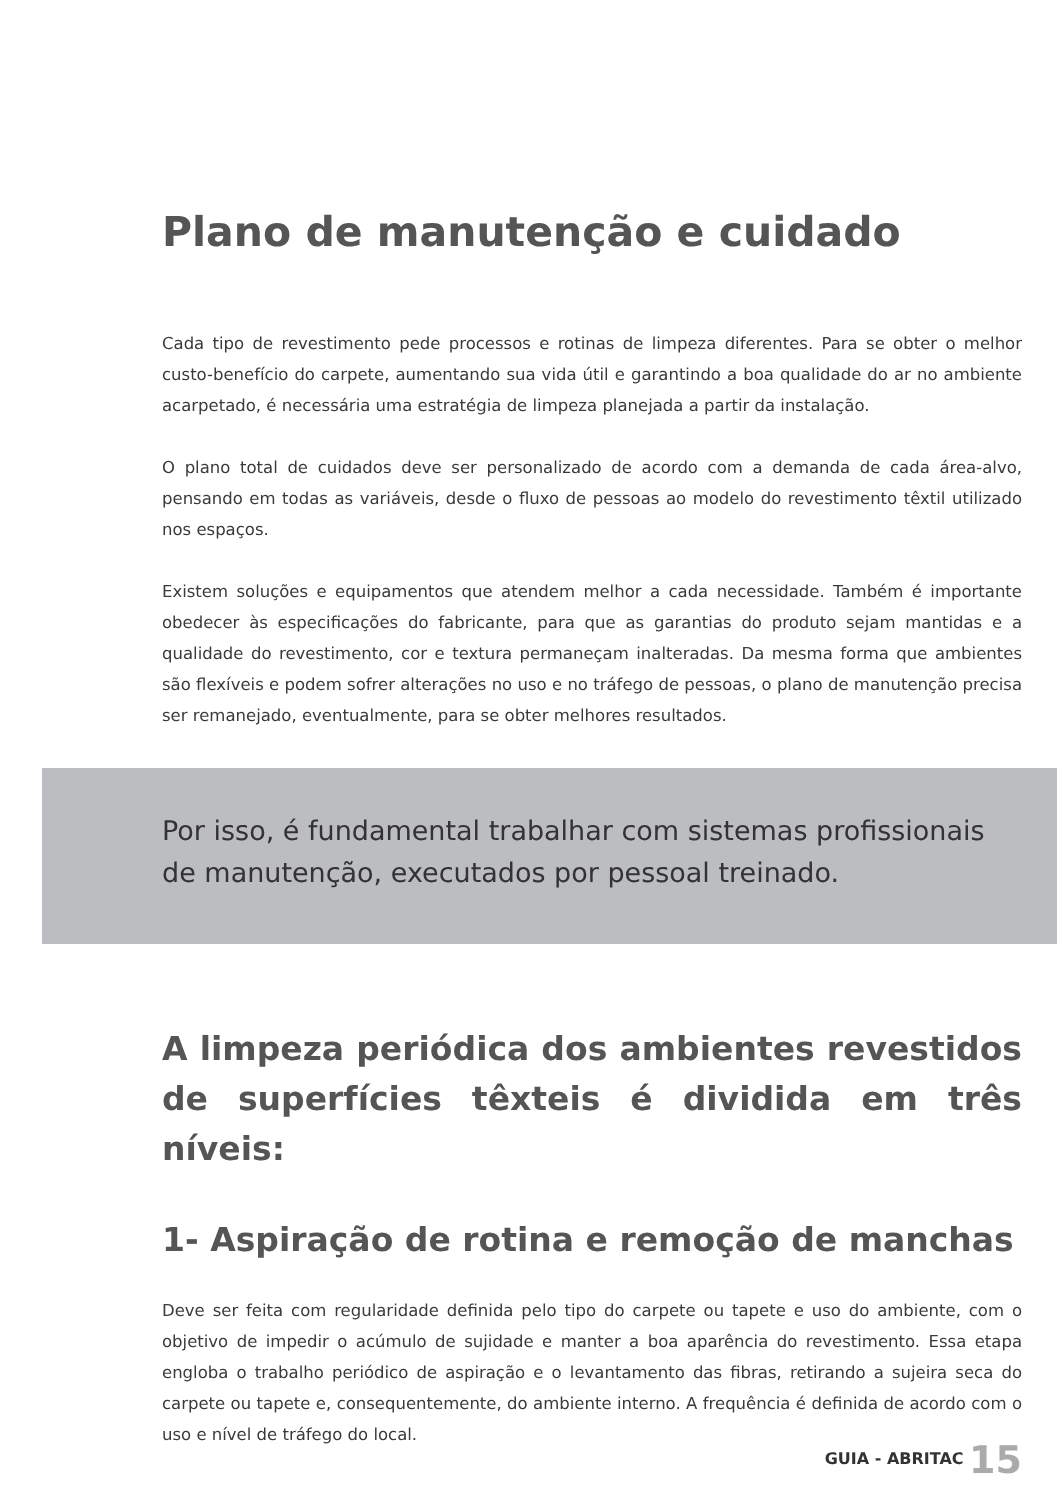Plano de manutenção e cuidado
Cada tipo de revestimento pede processos e rotinas de limpeza diferentes. Para se obter o melhor custo-benefício do carpete, aumentando sua vida útil e garantindo a boa qualidade do ar no ambiente acarpetado, é necessária uma estratégia de limpeza planejada a partir da instalação.
O plano total de cuidados deve ser personalizado de acordo com a demanda de cada área-alvo, pensando em todas as variáveis, desde o fluxo de pessoas ao modelo do revestimento têxtil utilizado nos espaços.
Existem soluções e equipamentos que atendem melhor a cada necessidade. Também é importante obedecer às especificações do fabricante, para que as garantias do produto sejam mantidas e a qualidade do revestimento, cor e textura permaneçam inalteradas. Da mesma forma que ambientes são flexíveis e podem sofrer alterações no uso e no tráfego de pessoas, o plano de manutenção precisa ser remanejado, eventualmente, para se obter melhores resultados.
Por isso, é fundamental trabalhar com sistemas profissionais de manutenção, executados por pessoal treinado.
A limpeza periódica dos ambientes revestidos de superfícies têxteis é dividida em três níveis:
1- Aspiração de rotina e remoção de manchas
Deve ser feita com regularidade definida pelo tipo do carpete ou tapete e uso do ambiente, com o objetivo de impedir o acúmulo de sujidade e manter a boa aparência do revestimento. Essa etapa engloba o trabalho periódico de aspiração e o levantamento das fibras, retirando a sujeira seca do carpete ou tapete e, consequentemente, do ambiente interno. A frequência é definida de acordo com o uso e nível de tráfego do local.
GUIA - ABRITAC 15